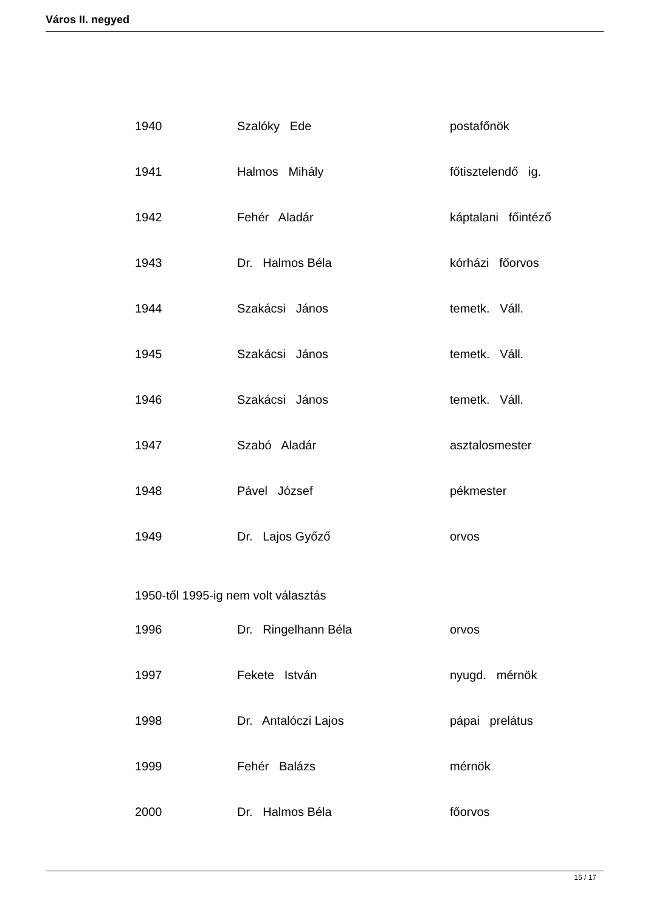Város II. negyed
| 1940 | Szalóky Ede | postafőnök |
| 1941 | Halmos Mihály | főtisztelendő ig. |
| 1942 | Fehér Aladár | káptalani főintéző |
| 1943 | Dr. Halmos Béla | kórházi főorvos |
| 1944 | Szakácsi János | temetk. Váll. |
| 1945 | Szakácsi János | temetk. Váll. |
| 1946 | Szakácsi János | temetk. Váll. |
| 1947 | Szabó Aladár | asztalosmester |
| 1948 | Pável József | pékmester |
| 1949 | Dr. Lajos Győző | orvos |
| 1950-től 1995-ig nem volt választás | | |
| 1996 | Dr. Ringelhann Béla | orvos |
| 1997 | Fekete István | nyugd. mérnök |
| 1998 | Dr. Antalóczi Lajos | pápai prelátus |
| 1999 | Fehér Balázs | mérnök |
| 2000 | Dr. Halmos Béla | főorvos |
15 / 17